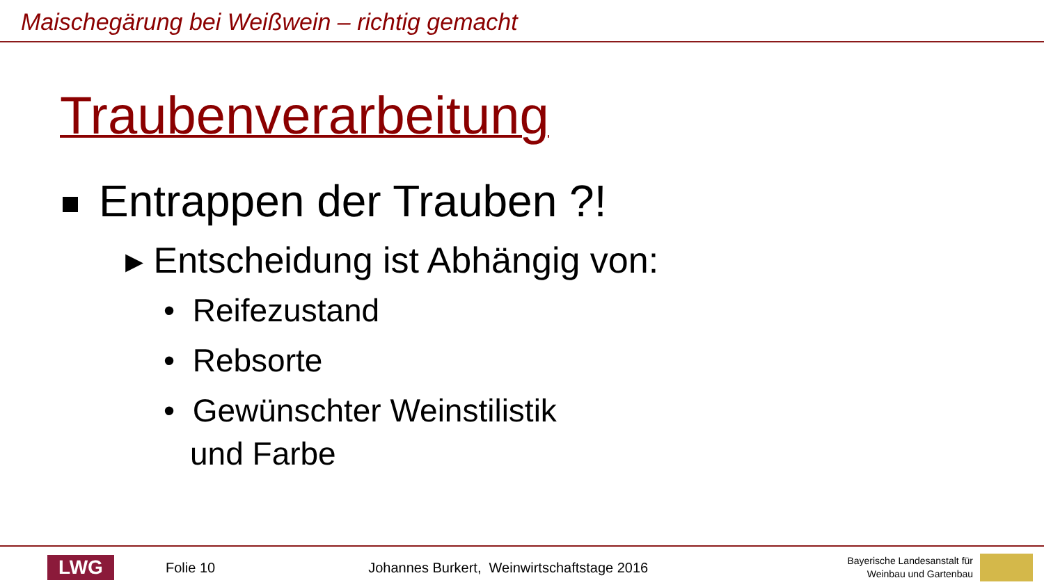Maischegärung bei Weißwein – richtig gemacht
Traubenverarbeitung
Entrappen der Trauben ?!
▸ Entscheidung ist Abhängig von:
• Reifezustand
• Rebsorte
• Gewünschter Weinstilistik
und Farbe
LWG
Folie 10
Johannes Burkert, Weinwirtschaftstage 2016
Bayerische Landesanstalt für
Weinbau und Gartenbau